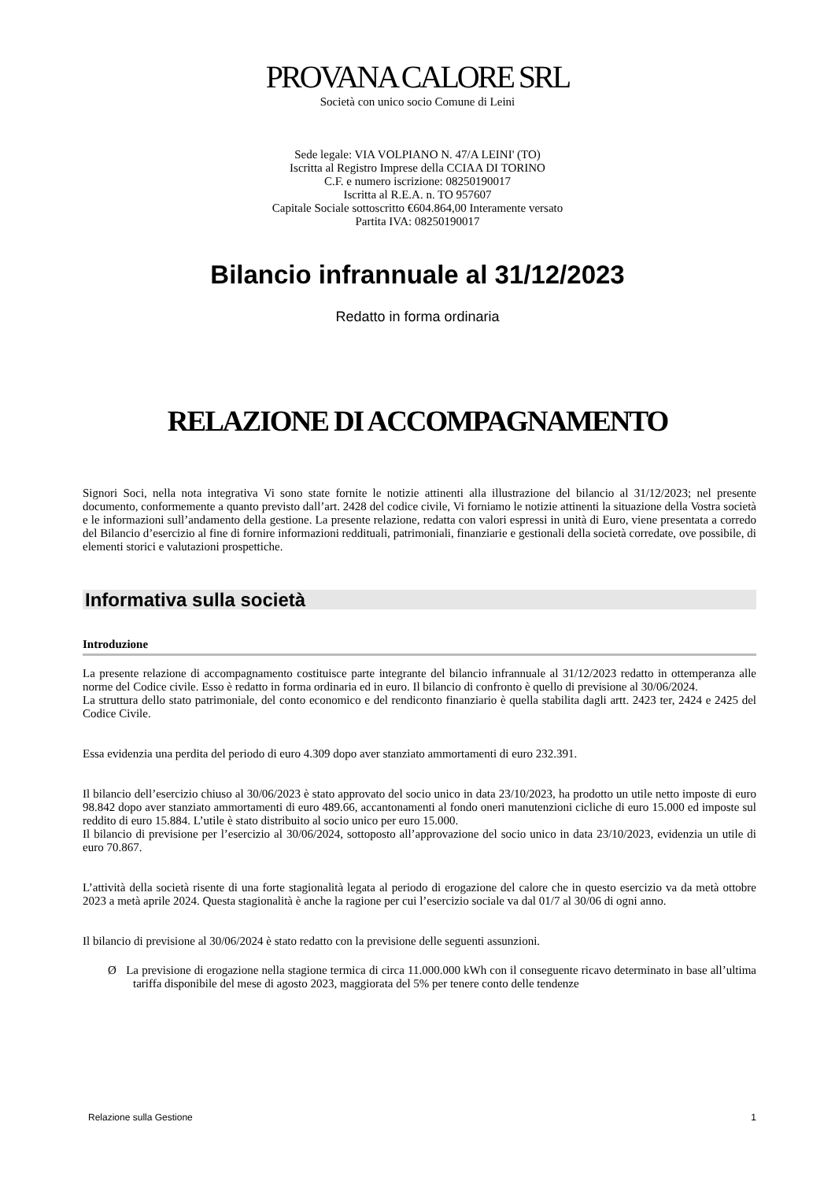PROVANA CALORE SRL
Società con unico socio Comune di Leini
Sede legale: VIA VOLPIANO N. 47/A LEINI' (TO)
Iscritta al Registro Imprese della CCIAA DI TORINO
C.F. e numero iscrizione: 08250190017
Iscritta al R.E.A. n. TO 957607
Capitale Sociale sottoscritto €604.864,00 Interamente versato
Partita IVA: 08250190017
Bilancio infrannuale al 31/12/2023
Redatto in forma ordinaria
RELAZIONE DI ACCOMPAGNAMENTO
Signori Soci, nella nota integrativa Vi sono state fornite le notizie attinenti alla illustrazione del bilancio al 31/12/2023; nel presente documento, conformemente a quanto previsto dall’art. 2428 del codice civile, Vi forniamo le notizie attinenti la situazione della Vostra società e le informazioni sull’andamento della gestione. La presente relazione, redatta con valori espressi in unità di Euro, viene presentata a corredo del Bilancio d’esercizio al fine di fornire informazioni reddituali, patrimoniali, finanziarie e gestionali della società corredate, ove possibile, di elementi storici e valutazioni prospettiche.
Informativa sulla società
Introduzione
La presente relazione di accompagnamento costituisce parte integrante del bilancio infrannuale al 31/12/2023 redatto in ottemperanza alle norme del Codice civile. Esso è redatto in forma ordinaria ed in euro. Il bilancio di confronto è quello di previsione al 30/06/2024.
La struttura dello stato patrimoniale, del conto economico e del rendiconto finanziario è quella stabilita dagli artt. 2423 ter, 2424 e 2425 del Codice Civile.
Essa evidenzia una perdita del periodo di euro 4.309 dopo aver stanziato ammortamenti di euro 232.391.
Il bilancio dell’esercizio chiuso al 30/06/2023 è stato approvato del socio unico in data 23/10/2023, ha prodotto un utile netto imposte di euro 98.842 dopo aver stanziato ammortamenti di euro 489.66, accantonamenti al fondo oneri manutenzioni cicliche di euro 15.000 ed imposte sul reddito di euro 15.884. L’utile è stato distribuito al socio unico per euro 15.000.
Il bilancio di previsione per l’esercizio al 30/06/2024, sottoposto all’approvazione del socio unico in data 23/10/2023, evidenzia un utile di euro 70.867.
L’attività della società risente di una forte stagionalità legata al periodo di erogazione del calore che in questo esercizio va da metà ottobre 2023 a metà aprile 2024. Questa stagionalità è anche la ragione per cui l’esercizio sociale va dal 01/7 al 30/06 di ogni anno.
Il bilancio di previsione al 30/06/2024 è stato redatto con la previsione delle seguenti assunzioni.
Ø La previsione di erogazione nella stagione termica di circa 11.000.000 kWh con il conseguente ricavo determinato in base all’ultima tariffa disponibile del mese di agosto 2023, maggiorata del 5% per tenere conto delle tendenze
Relazione sulla Gestione 1